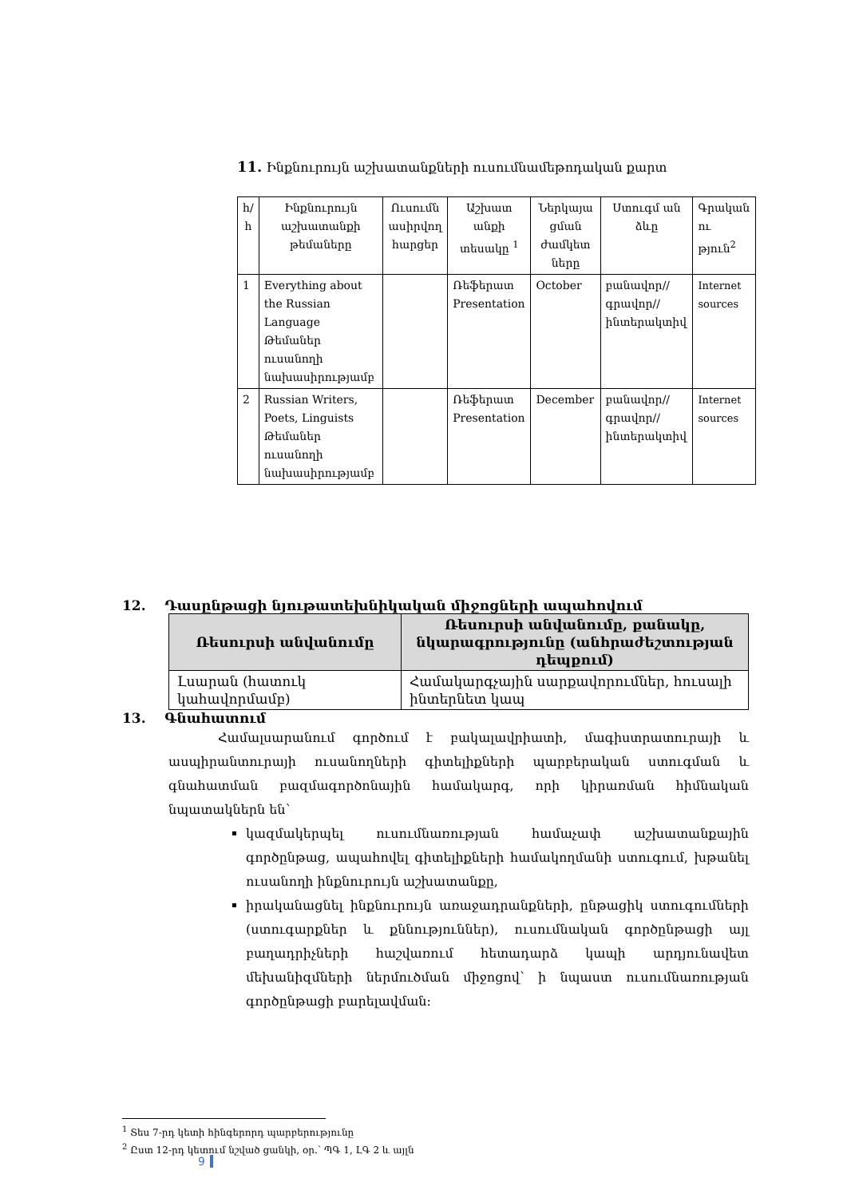11. Ինքնուրույն աշխատանքների ուսումնամեթոդական քարտ
| հ/ հ | Ինքնուրույն աշխատանքի թեմաները | Ուսումն ասիրվող հարցեր | Աշխատ անքի տեսակը <sup>1</sup> | Ներկայա ցման ժամկետ ները | Ստուգմ ան ձևը | Գրական ու թյուն<sup>2</sup> |
| --- | --- | --- | --- | --- | --- | --- |
| 1 | Everything about the Russian Language Թեմաներ ուսանողի նախասիրությամբ | | Ռեֆերատ Presentation | October | բանավոր// գրավոր// ինտերակտիվ | Internet sources |
| 2 | Russian Writers, Poets, Linguists Թեմաներ ուսանողի նախասիրությամբ | | Ռեֆերատ Presentation | December | բանավոր// գրավոր// ինտերակտիվ | Internet sources |
12. Դասընթացի նյութատեխնիկական միջոցների ապահովում
| Ռեսուրսի անվանումը | Ռեսուրսի անվանումը, քանակը, նկարագրությունը (անհրաժեշտության դեպքում) |
| --- | --- |
| Լսարան (հատուկ կահավորմամբ) | Համակարգչային սարքավորումներ, հուսալի ինտերնետ կապ |
13. Գնահատում
Համալսարանում գործում է բակալավրիատի, մագիստրատուրայի և ասպիրանտուրայի ուսանողների գիտելիքների պարբերական ստուգման և գնահատման բազմագործոնային համակարգ, որի կիրառման հիմնական նպատակներն են՝
կազմակերպել ուսումնառության համաչափ աշխատանքային գործընթաց, ապահովել գիտելիքների համակողմանի ստուգում, խթանել ուսանողի ինքնուրույն աշխատանքը,
իրականացնել ինքնուրույն առաջադրանքների, ընթացիկ ստուգումների (ստուգարքներ և քննություններ), ուսումնական գործընթացի այլ բաղադրիչների հաշվառում հետադարձ կապի արդյունավետ մեխանիզմների ներմուծման միջոցով՝ ի նպաստ ուսումնառության գործընթացի բարելավման:
<sup>1</sup> Տես 7-րդ կետի հինգերորդ պարբերությունը
<sup>2</sup> Ըստ 12-րդ կետում նշված ցանկի, օր.՝ ՊԳ 1, ԼԳ 2 և այլն
9